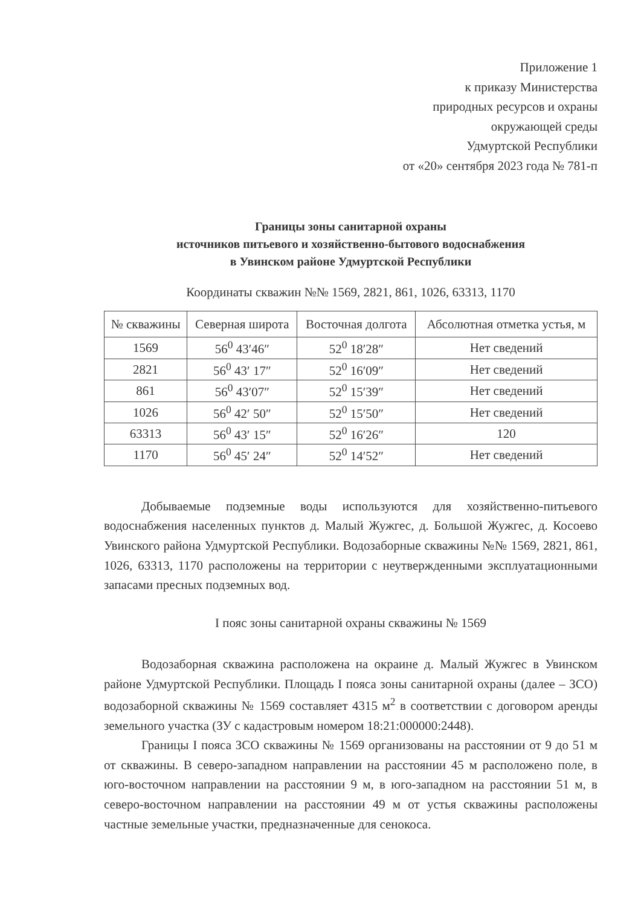Приложение 1
к приказу Министерства
природных ресурсов и охраны
окружающей среды
Удмуртской Республики
от «20» сентября 2023 года № 781-п
Границы зоны санитарной охраны
источников питьевого и хозяйственно-бытового водоснабжения
в Увинском районе Удмуртской Республики
Координаты скважин №№ 1569, 2821, 861, 1026, 63313, 1170
| № скважины | Северная широта | Восточная долгота | Абсолютная отметка устья, м |
| --- | --- | --- | --- |
| 1569 | 56<sup>0</sup> 43′46″ | 52<sup>0</sup> 18′28″ | Нет сведений |
| 2821 | 56<sup>0</sup> 43′ 17″ | 52<sup>0</sup> 16′09″ | Нет сведений |
| 861 | 56<sup>0</sup> 43′07″ | 52<sup>0</sup> 15′39″ | Нет сведений |
| 1026 | 56<sup>0</sup> 42′ 50″ | 52<sup>0</sup> 15′50″ | Нет сведений |
| 63313 | 56<sup>0</sup> 43′ 15″ | 52<sup>0</sup> 16′26″ | 120 |
| 1170 | 56<sup>0</sup> 45′ 24″ | 52<sup>0</sup> 14′52″ | Нет сведений |
Добываемые подземные воды используются для хозяйственно-питьевого водоснабжения населенных пунктов д. Малый Жужгес, д. Большой Жужгес, д. Косоево Увинского района Удмуртской Республики. Водозаборные скважины №№ 1569, 2821, 861, 1026, 63313, 1170 расположены на территории с неутвержденными эксплуатационными запасами пресных подземных вод.
I пояс зоны санитарной охраны скважины № 1569
Водозаборная скважина расположена на окраине д. Малый Жужгес в Увинском районе Удмуртской Республики. Площадь I пояса зоны санитарной охраны (далее – ЗСО) водозаборной скважины № 1569 составляет 4315 м<sup>2</sup> в соответствии с договором аренды земельного участка (ЗУ с кадастровым номером 18:21:000000:2448).
Границы I пояса ЗСО скважины № 1569 организованы на расстоянии от 9 до 51 м от скважины. В северо-западном направлении на расстоянии 45 м расположено поле, в юго-восточном направлении на расстоянии 9 м, в юго-западном на расстоянии 51 м, в северо-восточном направлении на расстоянии 49 м от устья скважины расположены частные земельные участки, предназначенные для сенокоса.